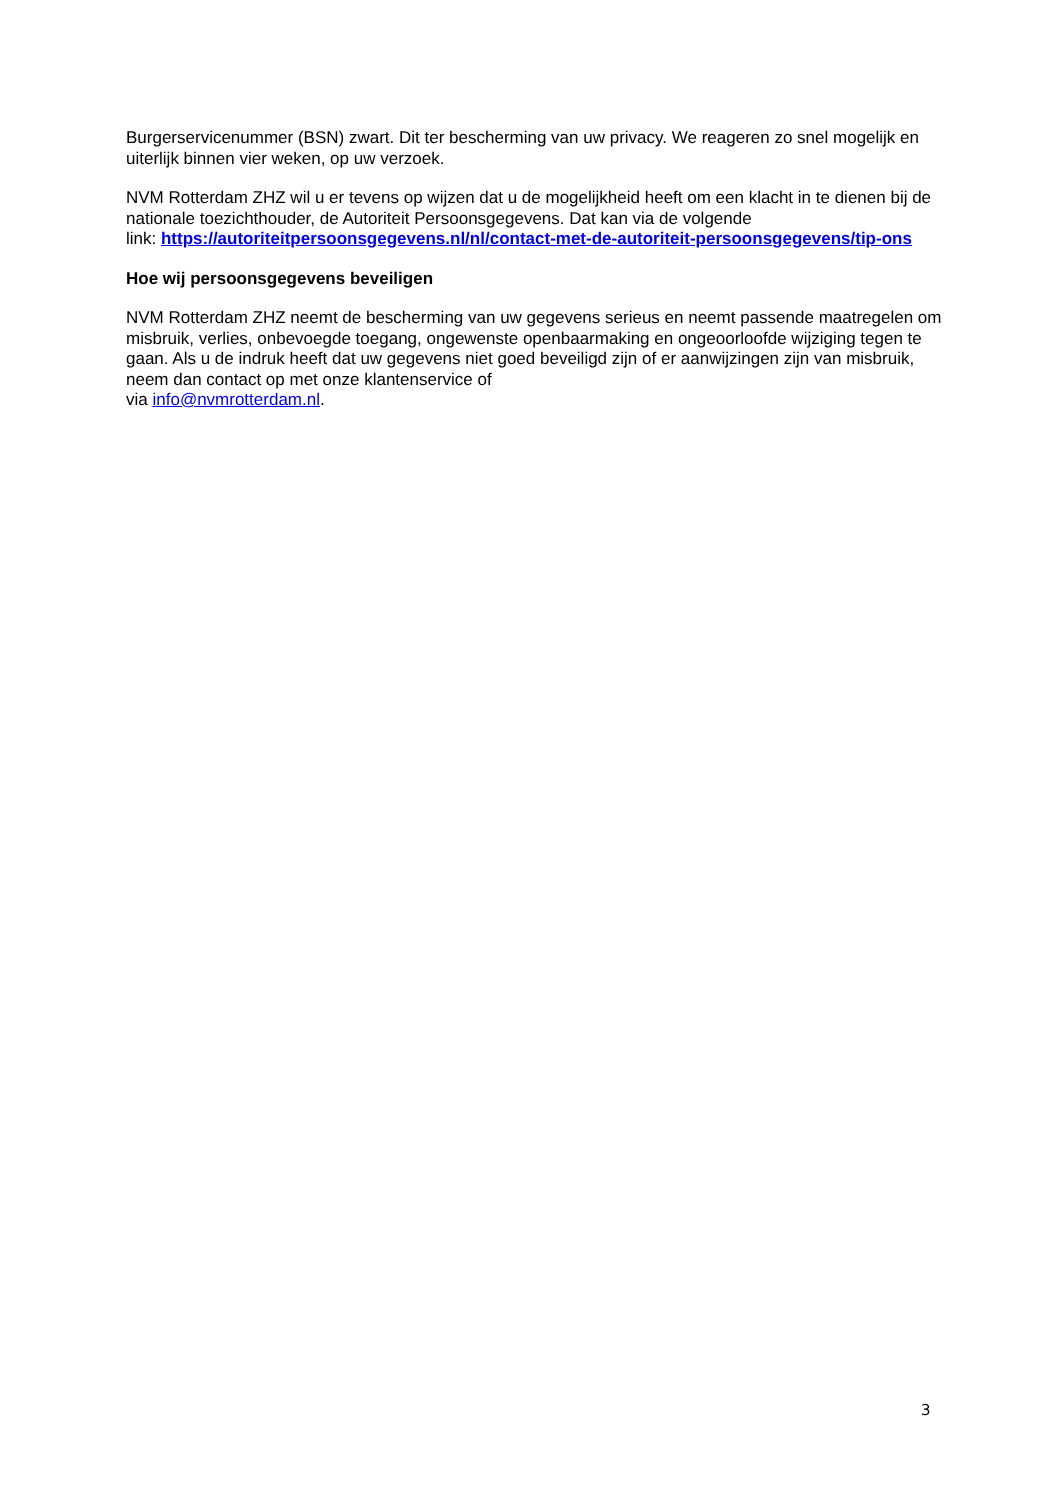Burgerservicenummer (BSN) zwart. Dit ter bescherming van uw privacy. We reageren zo snel mogelijk en uiterlijk binnen vier weken, op uw verzoek.
NVM Rotterdam ZHZ wil u er tevens op wijzen dat u de mogelijkheid heeft om een klacht in te dienen bij de nationale toezichthouder, de Autoriteit Persoonsgegevens. Dat kan via de volgende
link: https://autoriteitpersoonsgegevens.nl/nl/contact-met-de-autoriteit-persoonsgegevens/tip-ons
Hoe wij persoonsgegevens beveiligen
NVM Rotterdam ZHZ neemt de bescherming van uw gegevens serieus en neemt passende maatregelen om misbruik, verlies, onbevoegde toegang, ongewenste openbaarmaking en ongeoorloofde wijziging tegen te gaan. Als u de indruk heeft dat uw gegevens niet goed beveiligd zijn of er aanwijzingen zijn van misbruik, neem dan contact op met onze klantenservice of
via info@nvmrotterdam.nl.
3